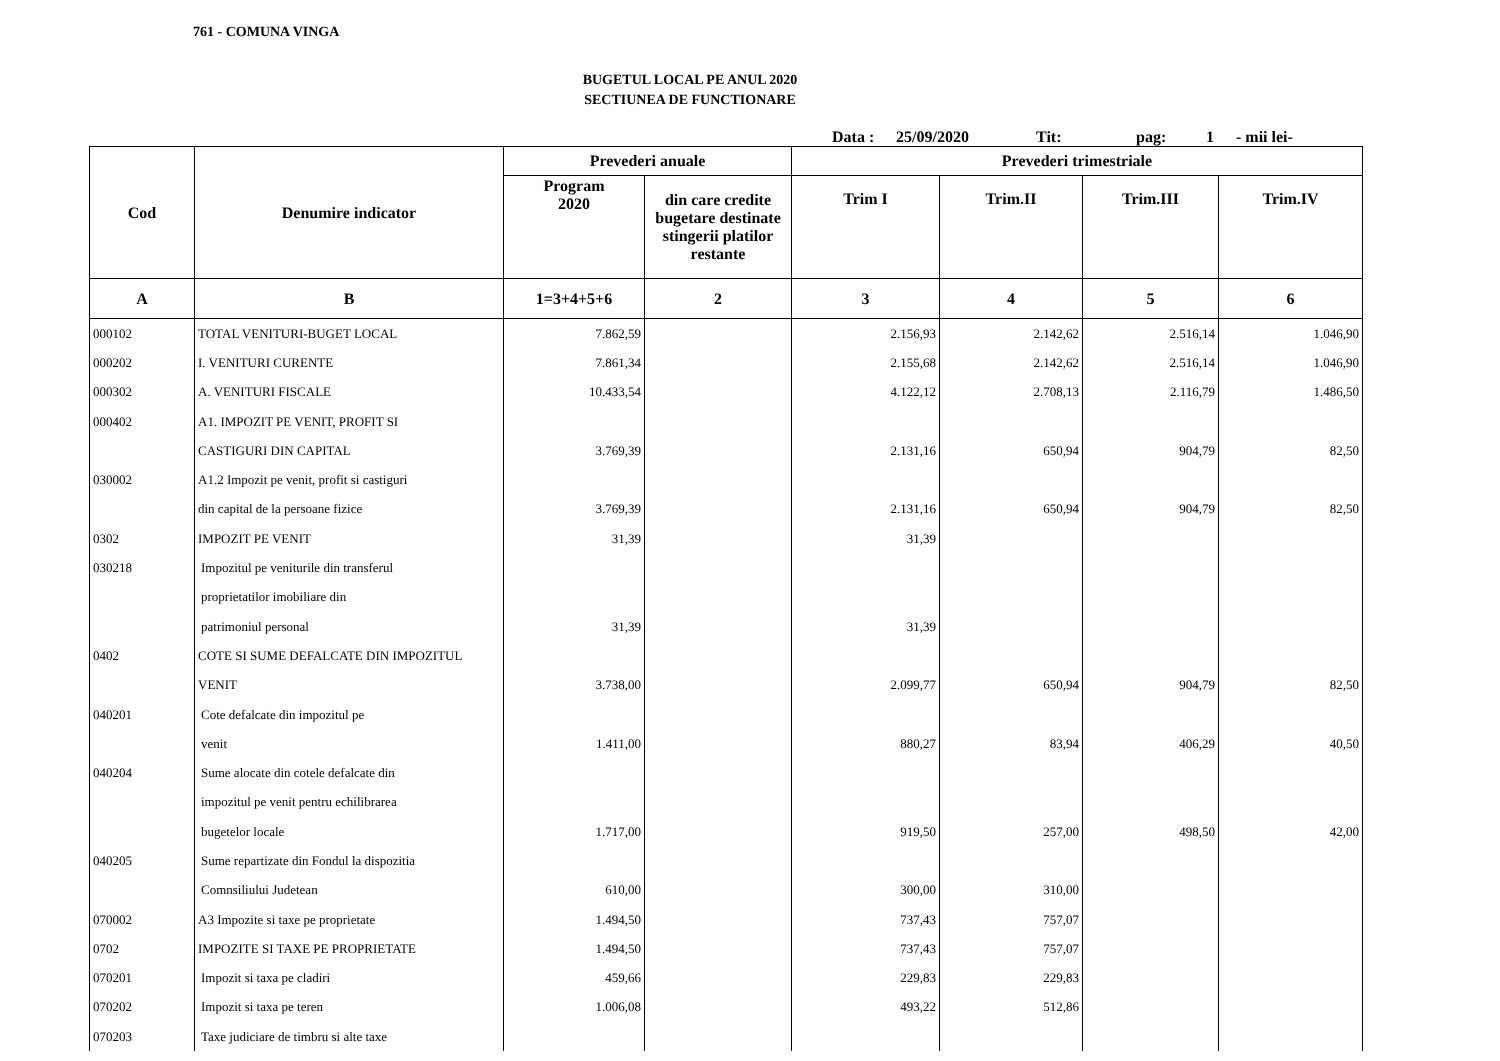761 - COMUNA VINGA
BUGETUL LOCAL PE ANUL 2020
SECTIUNEA DE FUNCTIONARE
Data : 25/09/2020 Tit: pag: 1 - mii lei-
| Cod | Denumire indicator | Prevederi anuale | | Prevederi trimestriale | | | |
| --- | --- | --- | --- | --- | --- | --- | --- |
| | | Program 2020 | din care credite bugetare destinate stingerii platilor restante | Trim I | Trim.II | Trim.III | Trim.IV |
| A | B | 1=3+4+5+6 | 2 | 3 | 4 | 5 | 6 |
| 000102 | TOTAL VENITURI-BUGET LOCAL | 7.862,59 | | 2.156,93 | 2.142,62 | 2.516,14 | 1.046,90 |
| 000202 | I. VENITURI CURENTE | 7.861,34 | | 2.155,68 | 2.142,62 | 2.516,14 | 1.046,90 |
| 000302 | A. VENITURI FISCALE | 10.433,54 | | 4.122,12 | 2.708,13 | 2.116,79 | 1.486,50 |
| 000402 | A1. IMPOZIT PE VENIT, PROFIT SI | | | | | | |
| | CASTIGURI DIN CAPITAL | 3.769,39 | | 2.131,16 | 650,94 | 904,79 | 82,50 |
| 030002 | A1.2 Impozit pe venit, profit si castiguri | | | | | | |
| | din capital de la persoane fizice | 3.769,39 | | 2.131,16 | 650,94 | 904,79 | 82,50 |
| 0302 | IMPOZIT PE VENIT | 31,39 | | 31,39 | | | |
| 030218 | Impozitul pe veniturile din transferul | | | | | | |
| | proprietatilor imobiliare din | | | | | | |
| | patrimoniul personal | 31,39 | | 31,39 | | | |
| 0402 | COTE SI SUME DEFALCATE DIN IMPOZITUL | | | | | | |
| | VENIT | 3.738,00 | | 2.099,77 | 650,94 | 904,79 | 82,50 |
| 040201 | Cote defalcate din impozitul pe | | | | | | |
| | venit | 1.411,00 | | 880,27 | 83,94 | 406,29 | 40,50 |
| 040204 | Sume alocate din cotele defalcate din | | | | | | |
| | impozitul pe venit pentru echilibrarea | | | | | | |
| | bugetelor locale | 1.717,00 | | 919,50 | 257,00 | 498,50 | 42,00 |
| 040205 | Sume repartizate din Fondul la dispozitia | | | | | | |
| | Comnsiliului Judetean | 610,00 | | 300,00 | 310,00 | | |
| 070002 | A3 Impozite si taxe pe proprietate | 1.494,50 | | 737,43 | 757,07 | | |
| 0702 | IMPOZITE SI TAXE PE PROPRIETATE | 1.494,50 | | 737,43 | 757,07 | | |
| 070201 | Impozit si taxa pe cladiri | 459,66 | | 229,83 | 229,83 | | |
| 070202 | Impozit si taxa pe teren | 1.006,08 | | 493,22 | 512,86 | | |
| 070203 | Taxe judiciare de timbru si alte taxe | | | | | | |